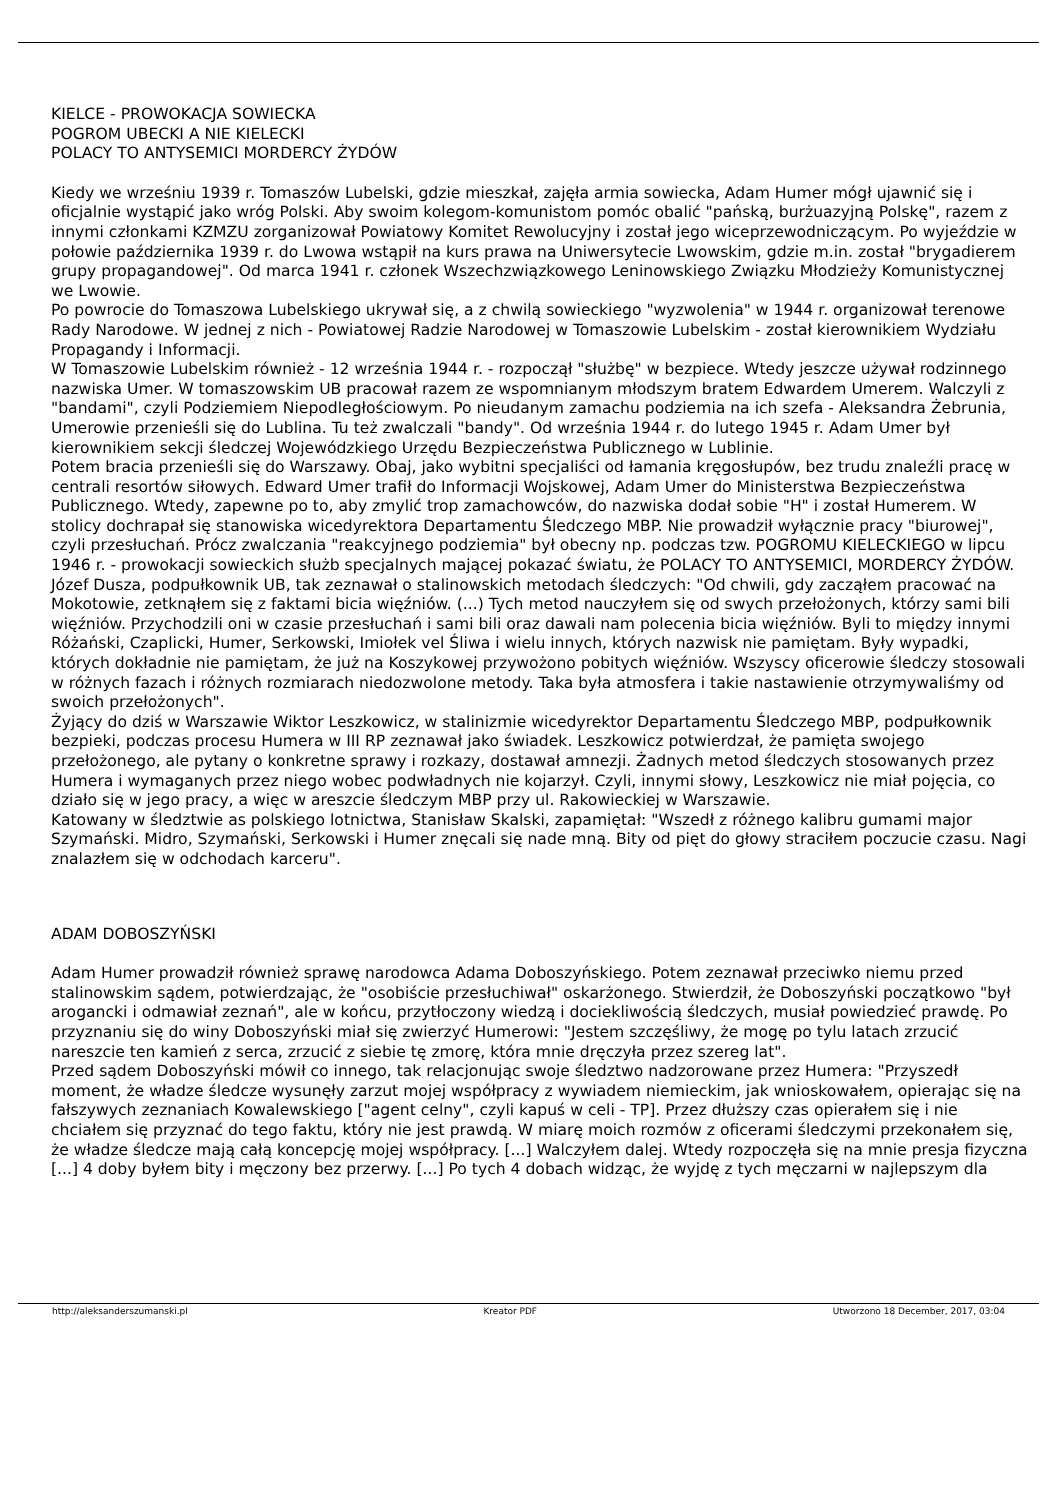KIELCE - PROWOKACJA SOWIECKA
POGROM UBECKI A NIE KIELECKI
POLACY TO ANTYSEMICI MORDERCY ŻYDÓW
Kiedy we wrześniu 1939 r. Tomaszów Lubelski, gdzie mieszkał, zajęła armia sowiecka, Adam Humer mógł ujawnić się i oficjalnie wystąpić jako wróg Polski. Aby swoim kolegom-komunistom pomóc obalić "pańską, burżuazyjną Polskę", razem z innymi członkami KZMZU zorganizował Powiatowy Komitet Rewolucyjny i został jego wiceprzewodniczącym. Po wyjeździe w połowie października 1939 r. do Lwowa wstąpił na kurs prawa na Uniwersytecie Lwowskim, gdzie m.in. został "brygadierem grupy propagandowej". Od marca 1941 r. członek Wszechzwiązkowego Leninowskiego Związku Młodzieży Komunistycznej we Lwowie.
Po powrocie do Tomaszowa Lubelskiego ukrywał się, a z chwilą sowieckiego "wyzwolenia" w 1944 r. organizował terenowe Rady Narodowe. W jednej z nich - Powiatowej Radzie Narodowej w Tomaszowie Lubelskim - został kierownikiem Wydziału Propagandy i Informacji.
W Tomaszowie Lubelskim również - 12 września 1944 r. - rozpoczął "służbę" w bezpiece. Wtedy jeszcze używał rodzinnego nazwiska Umer. W tomaszowskim UB pracował razem ze wspomnianym młodszym bratem Edwardem Umerem. Walczyli z "bandami", czyli Podziemiem Niepodległościowym. Po nieudanym zamachu podziemia na ich szefa - Aleksandra Żebrunia, Umerowie przenieśli się do Lublina. Tu też zwalczali "bandy". Od września 1944 r. do lutego 1945 r. Adam Umer był kierownikiem sekcji śledczej Wojewódzkiego Urzędu Bezpieczeństwa Publicznego w Lublinie.
Potem bracia przenieśli się do Warszawy. Obaj, jako wybitni specjaliści od łamania kręgosłupów, bez trudu znaleźli pracę w centrali resortów siłowych. Edward Umer trafił do Informacji Wojskowej, Adam Umer do Ministerstwa Bezpieczeństwa Publicznego. Wtedy, zapewne po to, aby zmylić trop zamachowców, do nazwiska dodał sobie "H" i został Humerem. W stolicy dochrapał się stanowiska wicedyrektora Departamentu Śledczego MBP. Nie prowadził wyłącznie pracy "biurowej", czyli przesłuchań. Prócz zwalczania "reakcyjnego podziemia" był obecny np. podczas tzw. POGROMU KIELECKIEGO w lipcu 1946 r. - prowokacji sowieckich służb specjalnych mającej pokazać światu, że POLACY TO ANTYSEMICI, MORDERCY ŻYDÓW.
Józef Dusza, podpułkownik UB, tak zeznawał o stalinowskich metodach śledczych: "Od chwili, gdy zacząłem pracować na Mokotowie, zetknąłem się z faktami bicia więźniów. (...) Tych metod nauczyłem się od swych przełożonych, którzy sami bili więźniów. Przychodzili oni w czasie przesłuchań i sami bili oraz dawali nam polecenia bicia więźniów. Byli to między innymi Różański, Czaplicki, Humer, Serkowski, Imiołek vel Śliwa i wielu innych, których nazwisk nie pamiętam. Były wypadki, których dokładnie nie pamiętam, że już na Koszykowej przywożono pobitych więźniów. Wszyscy oficerowie śledczy stosowali w różnych fazach i różnych rozmiarach niedozwolone metody. Taka była atmosfera i takie nastawienie otrzymywaliśmy od swoich przełożonych".
Żyjący do dziś w Warszawie Wiktor Leszkowicz, w stalinizmie wicedyrektor Departamentu Śledczego MBP, podpułkownik bezpieki, podczas procesu Humera w III RP zeznawał jako świadek. Leszkowicz potwierdzał, że pamięta swojego przełożonego, ale pytany o konkretne sprawy i rozkazy, dostawał amnezji. Żadnych metod śledczych stosowanych przez Humera i wymaganych przez niego wobec podwładnych nie kojarzył. Czyli, innymi słowy, Leszkowicz nie miał pojęcia, co działo się w jego pracy, a więc w areszcie śledczym MBP przy ul. Rakowieckiej w Warszawie.
Katowany w śledztwie as polskiego lotnictwa, Stanisław Skalski, zapamiętał: "Wszedł z różnego kalibru gumami major Szymański. Midro, Szymański, Serkowski i Humer znęcali się nade mną. Bity od pięt do głowy straciłem poczucie czasu. Nagi znalazłem się w odchodach karceru".
ADAM DOBOSZYŃSKI
Adam Humer prowadził również sprawę narodowca Adama Doboszyńskiego. Potem zeznawał przeciwko niemu przed stalinowskim sądem, potwierdzając, że "osobiście przesłuchiwał" oskarżonego. Stwierdził, że Doboszyński początkowo "był arogancki i odmawiał zeznań", ale w końcu, przytłoczony wiedzą i dociekliwością śledczych, musiał powiedzieć prawdę. Po przyznaniu się do winy Doboszyński miał się zwierzyć Humerowi: "Jestem szczęśliwy, że mogę po tylu latach zrzucić nareszcie ten kamień z serca, zrzucić z siebie tę zmorę, która mnie dręczyła przez szereg lat".
Przed sądem Doboszyński mówił co innego, tak relacjonując swoje śledztwo nadzorowane przez Humera: "Przyszedł moment, że władze śledcze wysunęły zarzut mojej współpracy z wywiadem niemieckim, jak wnioskowałem, opierając się na fałszywych zeznaniach Kowalewskiego ["agent celny", czyli kapuś w celi - TP]. Przez dłuższy czas opierałem się i nie chciałem się przyznać do tego faktu, który nie jest prawdą. W miarę moich rozmów z oficerami śledczymi przekonałem się, że władze śledcze mają całą koncepcję mojej współpracy. [...] Walczyłem dalej. Wtedy rozpoczęła się na mnie presja fizyczna [...] 4 doby byłem bity i męczony bez przerwy. [...] Po tych 4 dobach widząc, że wyjdę z tych męczarni w najlepszym dla
http://aleksanderszumanski.pl Kreator PDF Utworzono 18 December, 2017, 03:04